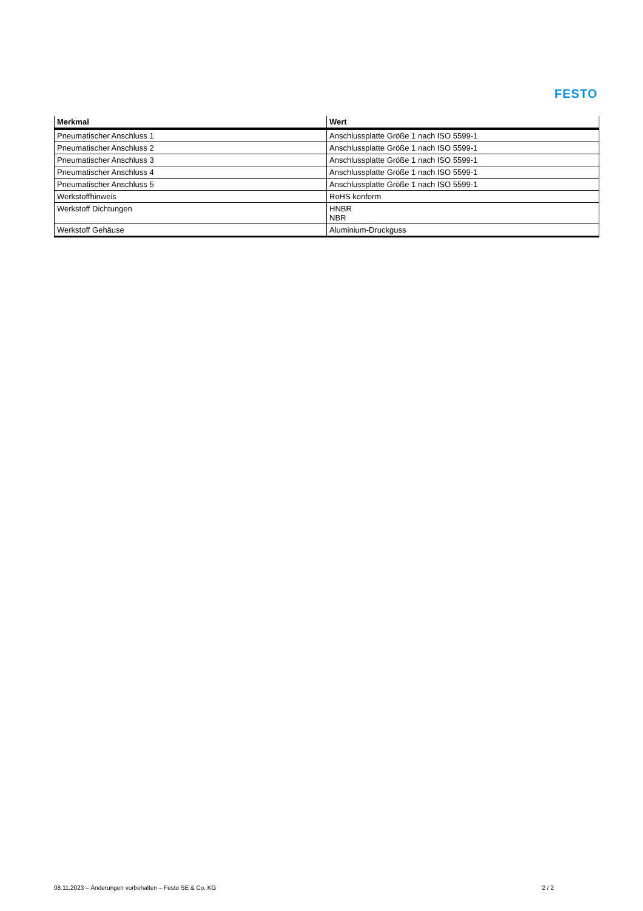FESTO
| Merkmal | Wert |
| --- | --- |
| Pneumatischer Anschluss 1 | Anschlussplatte Größe 1 nach ISO 5599-1 |
| Pneumatischer Anschluss 2 | Anschlussplatte Größe 1 nach ISO 5599-1 |
| Pneumatischer Anschluss 3 | Anschlussplatte Größe 1 nach ISO 5599-1 |
| Pneumatischer Anschluss 4 | Anschlussplatte Größe 1 nach ISO 5599-1 |
| Pneumatischer Anschluss 5 | Anschlussplatte Größe 1 nach ISO 5599-1 |
| Werkstoffhinweis | RoHS konform |
| Werkstoff Dichtungen | HNBR NBR |
| Werkstoff Gehäuse | Aluminium-Druckguss |
08.11.2023 – Änderungen vorbehalten – Festo SE & Co. KG 2 / 2